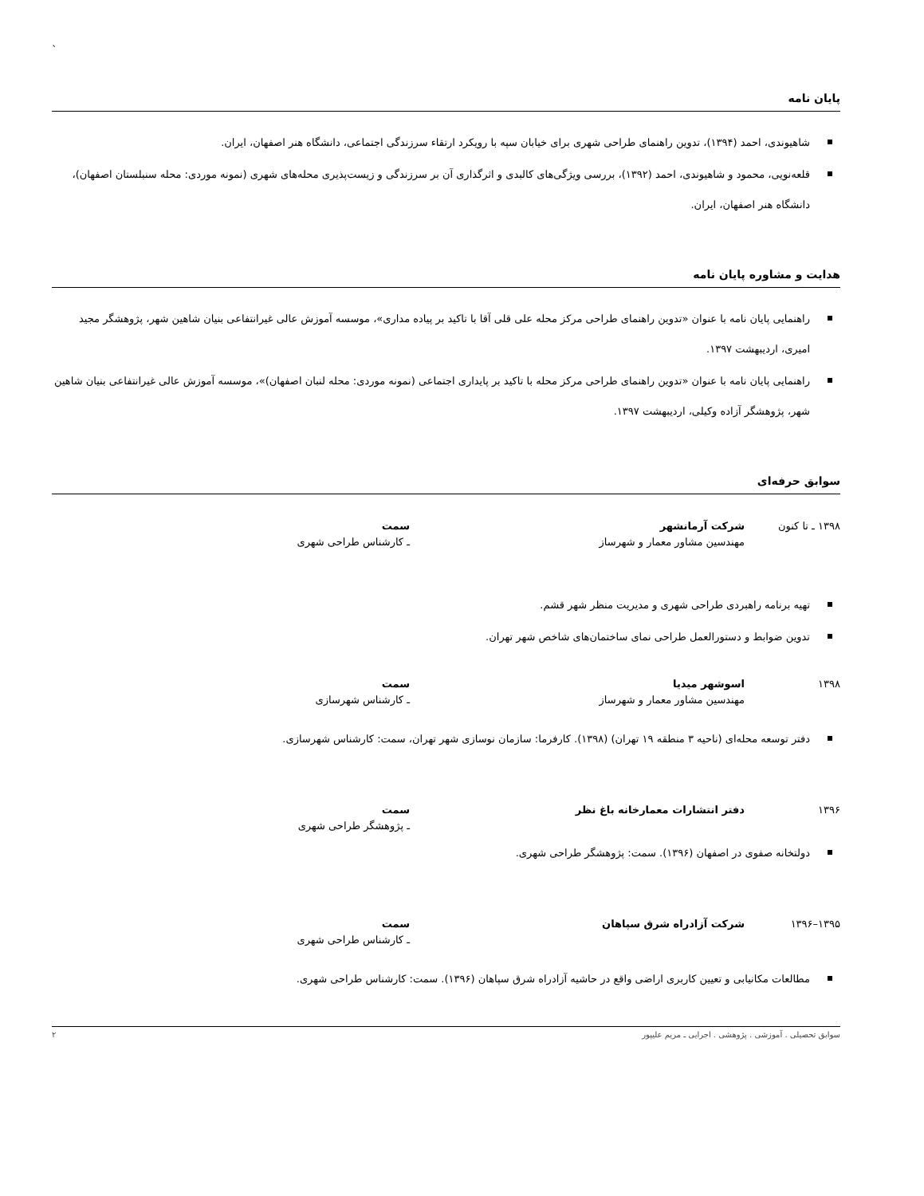`
پایان نامه
شاهیوندی، احمد (۱۳۹۴)، تدوین راهنمای طراحی شهری برای خیابان سپه با رویکرد ارتقاء سرزندگی اجتماعی، دانشگاه هنر اصفهان، ایران.
قلعه‌نویی، محمود و شاهیوندی، احمد (۱۳۹۲)، بررسی ویژگی‌های کالبدی و اثرگذاری آن بر سرزندگی و زیست‌پذیری محله‌های شهری (نمونه موردی: محله سنبلستان اصفهان)، دانشگاه هنر اصفهان، ایران.
هدایت و مشاوره پایان نامه
راهنمایی پایان نامه با عنوان «تدوین راهنمای طراحی مرکز محله علی قلی آقا با تاکید بر پیاده مداری»، موسسه آموزش عالی غیرانتفاعی بنیان شاهین شهر، پژوهشگر مجید امیری، اردیبهشت ۱۳۹۷.
راهنمایی پایان نامه با عنوان «تدوین راهنمای طراحی مرکز محله با تاکید بر پایداری اجتماعی (نمونه موردی: محله لنبان اصفهان)»، موسسه آموزش عالی غیرانتفاعی بنیان شاهین شهر، پژوهشگر آزاده وکیلی، اردیبهشت ۱۳۹۷.
سوابق حرفه‌ای
۱۳۹۸ ـ تا کنون شرکت آرمانشهر
مهندسین مشاور معمار و شهرساز
سمت
ـ کارشناس طراحی شهری
تهیه برنامه راهبردی طراحی شهری و مدیریت منظر شهر قشم.
تدوین ضوابط و دستورالعمل طراحی نمای ساختمان‌های شاخص شهر تهران.
۱۳۹۸ اسوشهر میدیا
مهندسین مشاور معمار و شهرساز
سمت
ـ کارشناس شهرسازی
دفتر توسعه محله‌ای (ناحیه ۳ منطقه ۱۹ تهران) (۱۳۹۸). کارفرما: سازمان نوسازی شهر تهران، سمت: کارشناس شهرسازی.
۱۳۹۶ دفتر انتشارات معمارخانه باغ نظر سمت
ـ پژوهشگر طراحی شهری
دولتخانه صفوی در اصفهان (۱۳۹۶). سمت: پژوهشگر طراحی شهری.
۱۳۹۵–۱۳۹۶ شرکت آزادراه شرق سپاهان سمت
ـ کارشناس طراحی شهری
مطالعات مکانیابی و تعیین کاربری اراضی واقع در حاشیه آزادراه شرق سپاهان (۱۳۹۶). سمت: کارشناس طراحی شهری.
سوابق تحصیلی . آموزشی . پژوهشی . اجرایی ـ مریم علیپور ۲